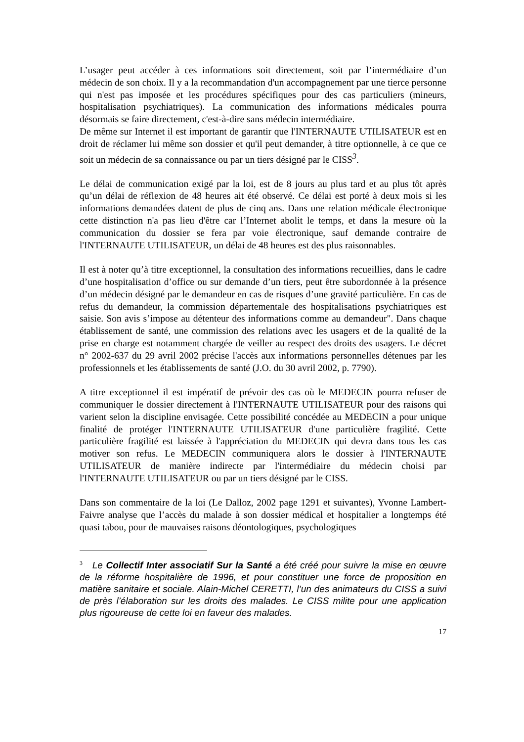L’usager peut accéder à ces informations soit directement, soit par l’intermédiaire d’un médecin de son choix. Il y a la recommandation d'un accompagnement par une tierce personne qui n'est pas imposée et les procédures spécifiques pour des cas particuliers (mineurs, hospitalisation psychiatriques). La communication des informations médicales pourra désormais se faire directement, c'est-à-dire sans médecin intermédiaire.
De même sur Internet il est important de garantir que l'INTERNAUTE UTILISATEUR est en droit de réclamer lui même son dossier et qu'il peut demander, à titre optionnelle, à ce que ce soit un médecin de sa connaissance ou par un tiers désigné par le CISS<sup>3</sup>.
Le délai de communication exigé par la loi, est de 8 jours au plus tard et au plus tôt après qu’un délai de réflexion de 48 heures ait été observé. Ce délai est porté à deux mois si les informations demandées datent de plus de cinq ans. Dans une relation médicale électronique cette distinction n'a pas lieu d'être car l’Internet abolit le temps, et dans la mesure où la communication du dossier se fera par voie électronique, sauf demande contraire de l'INTERNAUTE UTILISATEUR, un délai de 48 heures est des plus raisonnables.
Il est à noter qu’à titre exceptionnel, la consultation des informations recueillies, dans le cadre d’une hospitalisation d’office ou sur demande d’un tiers, peut être subordonnée à la présence d’un médecin désigné par le demandeur en cas de risques d’une gravité particulière. En cas de refus du demandeur, la commission départementale des hospitalisations psychiatriques est saisie. Son avis s’impose au détenteur des informations comme au demandeur". Dans chaque établissement de santé, une commission des relations avec les usagers et de la qualité de la prise en charge est notamment chargée de veiller au respect des droits des usagers. Le décret n° 2002-637 du 29 avril 2002 précise l'accès aux informations personnelles détenues par les professionnels et les établissements de santé (J.O. du 30 avril 2002, p. 7790).
A titre exceptionnel il est impératif de prévoir des cas où le MEDECIN pourra refuser de communiquer le dossier directement à l'INTERNAUTE UTILISATEUR pour des raisons qui varient selon la discipline envisagée. Cette possibilité concédée au MEDECIN a pour unique finalité de protéger l'INTERNAUTE UTILISATEUR d'une particulière fragilité. Cette particulière fragilité est laissée à l'appréciation du MEDECIN qui devra dans tous les cas motiver son refus. Le MEDECIN communiquera alors le dossier à l'INTERNAUTE UTILISATEUR de manière indirecte par l'intermédiaire du médecin choisi par l'INTERNAUTE UTILISATEUR ou par un tiers désigné par le CISS.
Dans son commentaire de la loi (Le Dalloz, 2002 page 1291 et suivantes), Yvonne Lambert-Faivre analyse que l’accès du malade à son dossier médical et hospitalier a longtemps été quasi tabou, pour de mauvaises raisons déontologiques, psychologiques
<sup>3</sup> Le Collectif Inter associatif Sur la Santé a été créé pour suivre la mise en œuvre de la réforme hospitalière de 1996, et pour constituer une force de proposition en matière sanitaire et sociale. Alain-Michel CERETTI, l’un des animateurs du CISS a suivi de près l’élaboration sur les droits des malades. Le CISS milite pour une application plus rigoureuse de cette loi en faveur des malades.
17